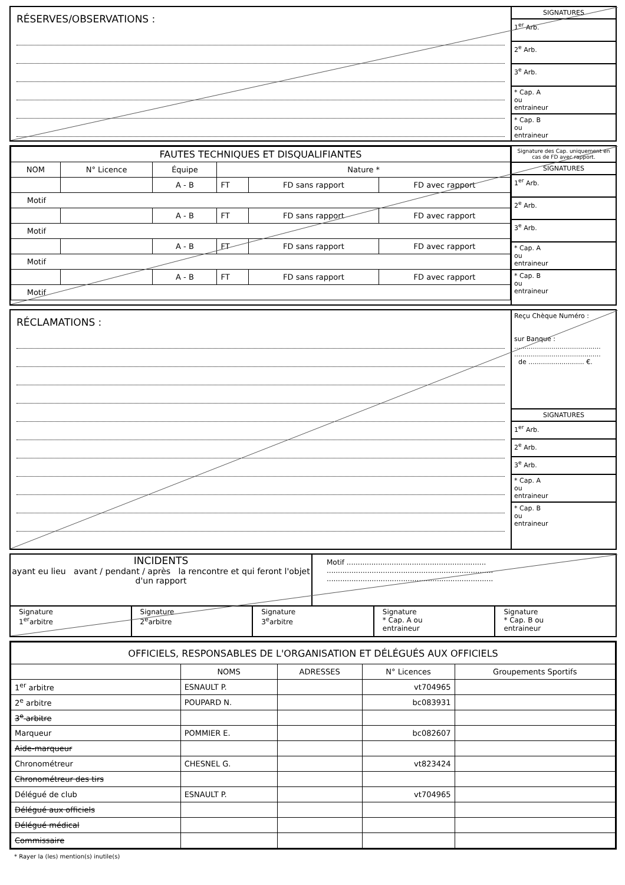RÉSERVES/OBSERVATIONS :
SIGNATURES
1<sup>er</sup> Arb.
2<sup>e</sup> Arb.
3<sup>e</sup> Arb.
* Cap. A
ou
entraineur
* Cap. B
ou
entraineur
| FAUTES TECHNIQUES ET DISQUALIFIANTES | | | | | |
| NOM | N° Licence | Équipe | Nature * | | |
| | | A - B | FT | FD sans rapport | FD avec rapport |
| Motif | | | | | |
| | | A - B | FT | FD sans rapport | FD avec rapport |
| Motif | | | | | |
| | | A - B | FT | FD sans rapport | FD avec rapport |
| Motif | | | | | |
| | | A - B | FT | FD sans rapport | FD avec rapport |
| Motif | | | | | |
Signature des Cap. uniquement en cas de FD avec rapport.
SIGNATURES
1<sup>er</sup> Arb.
2<sup>e</sup> Arb.
3<sup>e</sup> Arb.
* Cap. A
ou
entraineur
* Cap. B
ou
entraineur
RÉCLAMATIONS :
Reçu Chèque Numéro :
sur Banque :
..........................................
..........................................
de ........................... €.
SIGNATURES
1<sup>er</sup> Arb.
2<sup>e</sup> Arb.
3<sup>e</sup> Arb.
* Cap. A
ou
entraineur
* Cap. B
ou
entraineur
INCIDENTS
ayant eu lieu avant / pendant / après la rencontre et qui feront l'objet d'un rapport
Motif ..............................................................
..........................................................................
..........................................................................
Signature
1<sup>er</sup>arbitre
Signature
2<sup>e</sup>arbitre
Signature
3<sup>e</sup>arbitre
Signature
* Cap. A ou
entraineur
Signature
* Cap. B ou
entraineur
| OFFICIELS, RESPONSABLES DE L'ORGANISATION ET DÉLÉGUÉS AUX OFFICIELS | | | | |
| | NOMS | ADRESSES | N° Licences | Groupements Sportifs |
| 1<sup>er</sup> arbitre | ESNAULT P. | | vt704965 | |
| 2<sup>e</sup> arbitre | POUPARD N. | | bc083931 | |
| 3<sup>e</sup> arbitre | | | | |
| Marqueur | POMMIER E. | | bc082607 | |
| Aide-marqueur | | | | |
| Chronométreur | CHESNEL G. | | vt823424 | |
| Chronométreur des tirs | | | | |
| Délégué de club | ESNAULT P. | | vt704965 | |
| Délégué aux officiels | | | | |
| Délégué médical | | | | |
| Commissaire | | | | |
* Rayer la (les) mention(s) inutile(s)